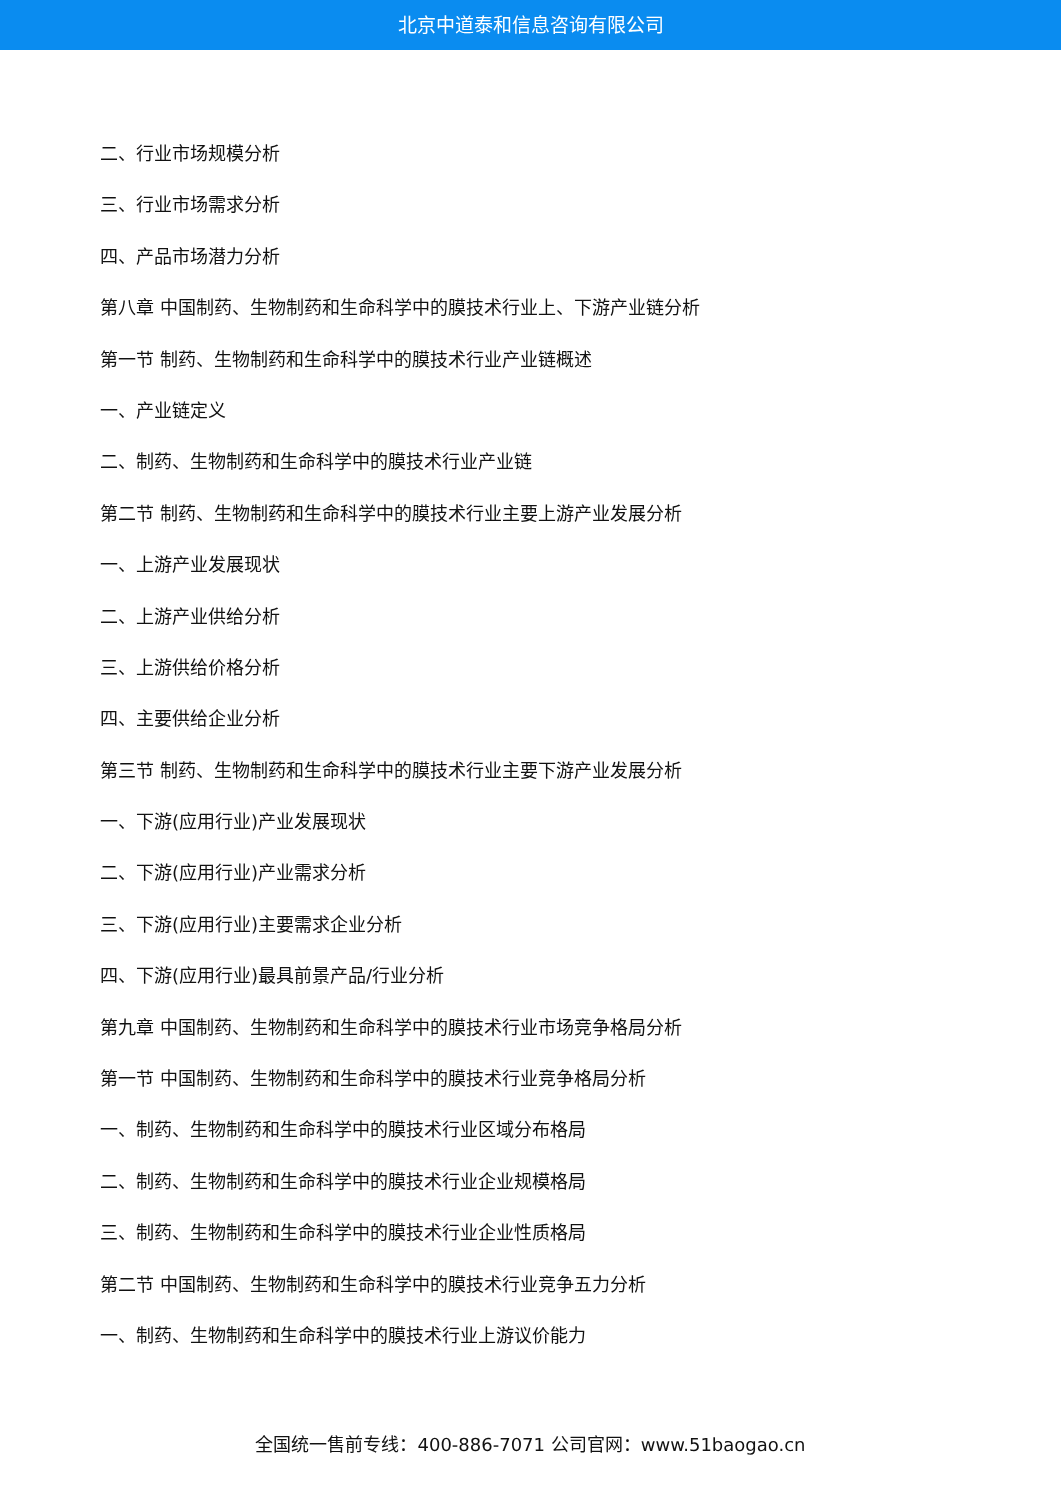北京中道泰和信息咨询有限公司
二、行业市场规模分析
三、行业市场需求分析
四、产品市场潜力分析
第八章 中国制药、生物制药和生命科学中的膜技术行业上、下游产业链分析
第一节 制药、生物制药和生命科学中的膜技术行业产业链概述
一、产业链定义
二、制药、生物制药和生命科学中的膜技术行业产业链
第二节 制药、生物制药和生命科学中的膜技术行业主要上游产业发展分析
一、上游产业发展现状
二、上游产业供给分析
三、上游供给价格分析
四、主要供给企业分析
第三节 制药、生物制药和生命科学中的膜技术行业主要下游产业发展分析
一、下游(应用行业)产业发展现状
二、下游(应用行业)产业需求分析
三、下游(应用行业)主要需求企业分析
四、下游(应用行业)最具前景产品/行业分析
第九章 中国制药、生物制药和生命科学中的膜技术行业市场竞争格局分析
第一节 中国制药、生物制药和生命科学中的膜技术行业竞争格局分析
一、制药、生物制药和生命科学中的膜技术行业区域分布格局
二、制药、生物制药和生命科学中的膜技术行业企业规模格局
三、制药、生物制药和生命科学中的膜技术行业企业性质格局
第二节 中国制药、生物制药和生命科学中的膜技术行业竞争五力分析
一、制药、生物制药和生命科学中的膜技术行业上游议价能力
全国统一售前专线：400-886-7071 公司官网：www.51baogao.cn